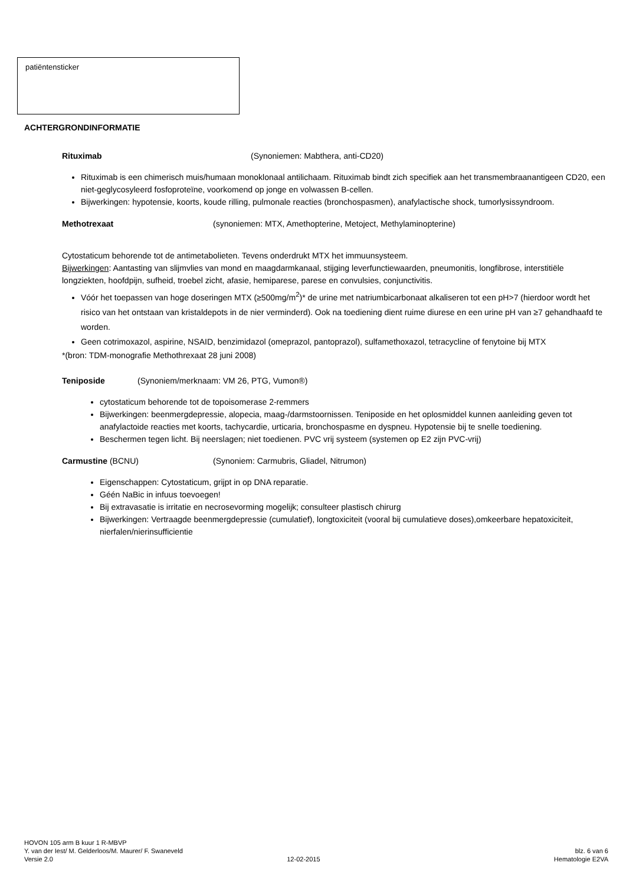patiëntensticker
ACHTERGRONDINFORMATIE
Rituximab (Synoniemen: Mabthera, anti-CD20)
Rituximab is een chimerisch muis/humaan monoklonaal antilichaam. Rituximab bindt zich specifiek aan het transmembraanantigeen CD20, een niet-geglycosyleerd fosfoproteïne, voorkomend op jonge en volwassen B-cellen.
Bijwerkingen: hypotensie, koorts, koude rilling, pulmonale reacties (bronchospasmen), anafylactische shock, tumorlysissyndroom.
Methotrexaat (synoniemen: MTX, Amethopterine, Metoject, Methylaminopterine)
Cytostaticum behorende tot de antimetabolieten. Tevens onderdrukt MTX het immuunsysteem.
Bijwerkingen: Aantasting van slijmvlies van mond en maagdarmkanaal, stijging leverfunctiewaarden, pneumonitis, longfibrose, interstitiële longziekten, hoofdpijn, sufheid, troebel zicht, afasie, hemiparese, parese en convulsies, conjunctivitis.
Vóór het toepassen van hoge doseringen MTX (≥500mg/m<sup>2</sup>)* de urine met natriumbicarbonaat alkaliseren tot een pH>7 (hierdoor wordt het risico van het ontstaan van kristaldepots in de nier verminderd). Ook na toediening dient ruime diurese en een urine pH van ≥7 gehandhaafd te worden.
Geen cotrimoxazol, aspirine, NSAID, benzimidazol (omeprazol, pantoprazol), sulfamethoxazol, tetracycline of fenytoine bij MTX
*(bron: TDM-monografie Methothrexaat 28 juni 2008)
Teniposide (Synoniem/merknaam: VM 26, PTG, Vumon®)
cytostaticum behorende tot de topoisomerase 2-remmers
Bijwerkingen: beenmergdepressie, alopecia, maag-/darmstoornissen. Teniposide en het oplosmiddel kunnen aanleiding geven tot anafylactoide reacties met koorts, tachycardie, urticaria, bronchospasme en dyspneu. Hypotensie bij te snelle toediening.
Beschermen tegen licht. Bij neerslagen; niet toedienen. PVC vrij systeem (systemen op E2 zijn PVC-vrij)
Carmustine (BCNU) (Synoniem: Carmubris, Gliadel, Nitrumon)
Eigenschappen: Cytostaticum, grijpt in op DNA reparatie.
Géén NaBic in infuus toevoegen!
Bij extravasatie is irritatie en necrosevorming mogelijk; consulteer plastisch chirurg
Bijwerkingen: Vertraagde beenmergdepressie (cumulatief), longtoxiciteit (vooral bij cumulatieve doses),omkeerbare hepatoxiciteit, nierfalen/nierinsufficientie
HOVON 105 arm B kuur 1 R-MBVP
Y. van der Iest/ M. Gelderloos/M. Maurer/ F. Swaneveld blz. 6 van 6
Versie 2.0 12-02-2015 Hematologie E2VA